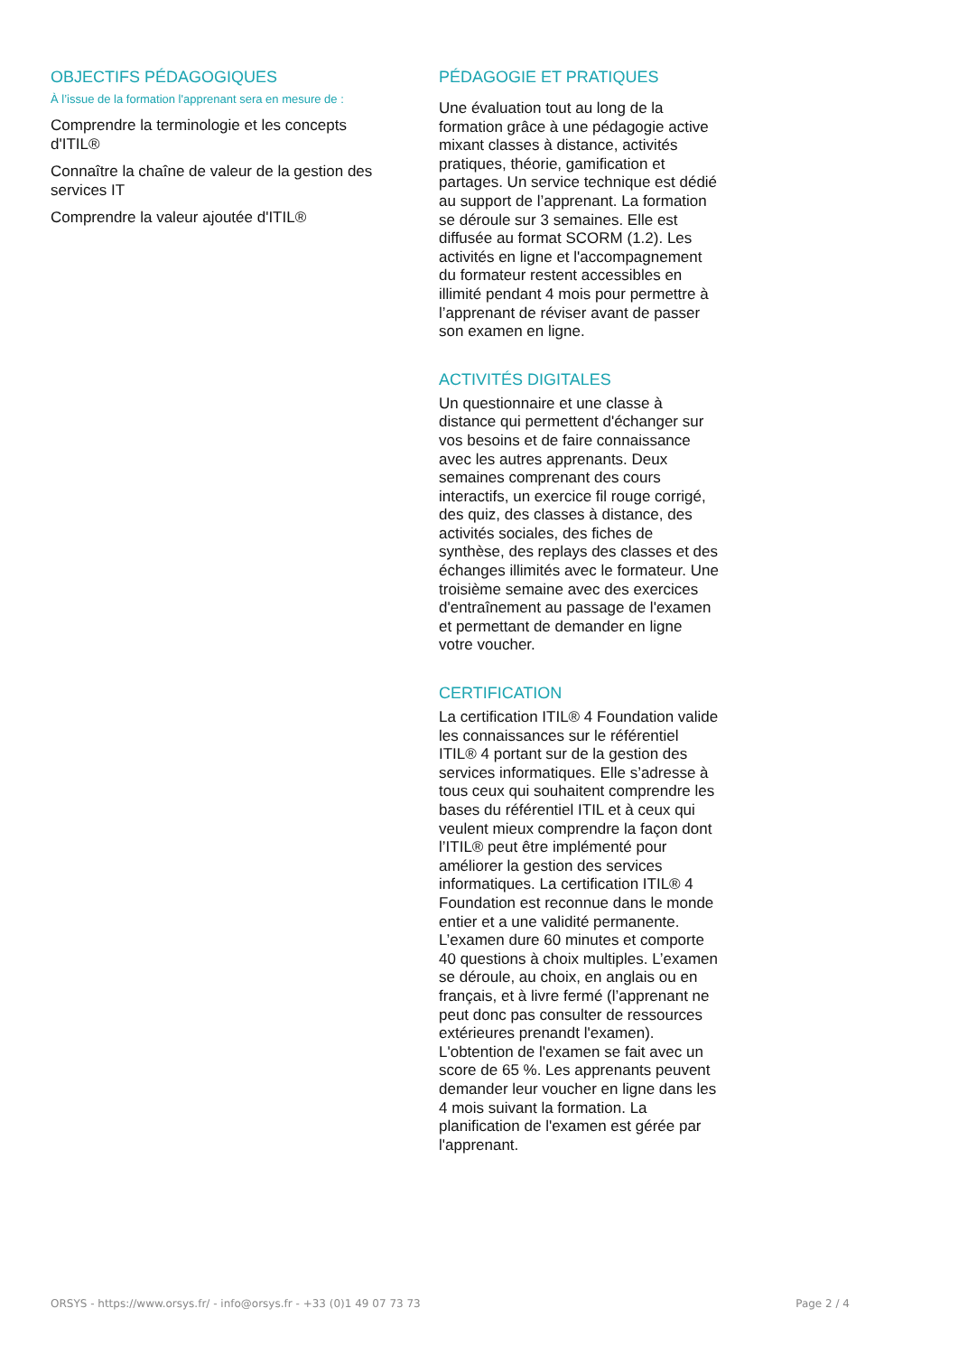OBJECTIFS PÉDAGOGIQUES
À l’issue de la formation l'apprenant sera en mesure de :
Comprendre la terminologie et les concepts d'ITIL®
Connaître la chaîne de valeur de la gestion des services IT
Comprendre la valeur ajoutée d'ITIL®
PÉDAGOGIE ET PRATIQUES
Une évaluation tout au long de la formation grâce à une pédagogie active mixant classes à distance, activités pratiques, théorie, gamification et partages. Un service technique est dédié au support de l’apprenant. La formation se déroule sur 3 semaines. Elle est diffusée au format SCORM (1.2). Les activités en ligne et l'accompagnement du formateur restent accessibles en illimité pendant 4 mois pour permettre à l’apprenant de réviser avant de passer son examen en ligne.
ACTIVITÉS DIGITALES
Un questionnaire et une classe à distance qui permettent d'échanger sur vos besoins et de faire connaissance avec les autres apprenants. Deux semaines comprenant des cours interactifs, un exercice fil rouge corrigé, des quiz, des classes à distance, des activités sociales, des fiches de synthèse, des replays des classes et des échanges illimités avec le formateur. Une troisième semaine avec des exercices d'entraînement au passage de l'examen et permettant de demander en ligne votre voucher.
CERTIFICATION
La certification ITIL® 4 Foundation valide les connaissances sur le référentiel ITIL® 4 portant sur de la gestion des services informatiques. Elle s’adresse à tous ceux qui souhaitent comprendre les bases du référentiel ITIL et à ceux qui veulent mieux comprendre la façon dont l’ITIL® peut être implémenté pour améliorer la gestion des services informatiques. La certification ITIL® 4 Foundation est reconnue dans le monde entier et a une validité permanente. L’examen dure 60 minutes et comporte 40 questions à choix multiples. L’examen se déroule, au choix, en anglais ou en français, et à livre fermé (l’apprenant ne peut donc pas consulter de ressources extérieures prenandt l'examen). L'obtention de l'examen se fait avec un score de 65 %. Les apprenants peuvent demander leur voucher en ligne dans les 4 mois suivant la formation. La planification de l'examen est gérée par l'apprenant.
ORSYS - https://www.orsys.fr/ - info@orsys.fr - +33 (0)1 49 07 73 73 Page 2 / 4